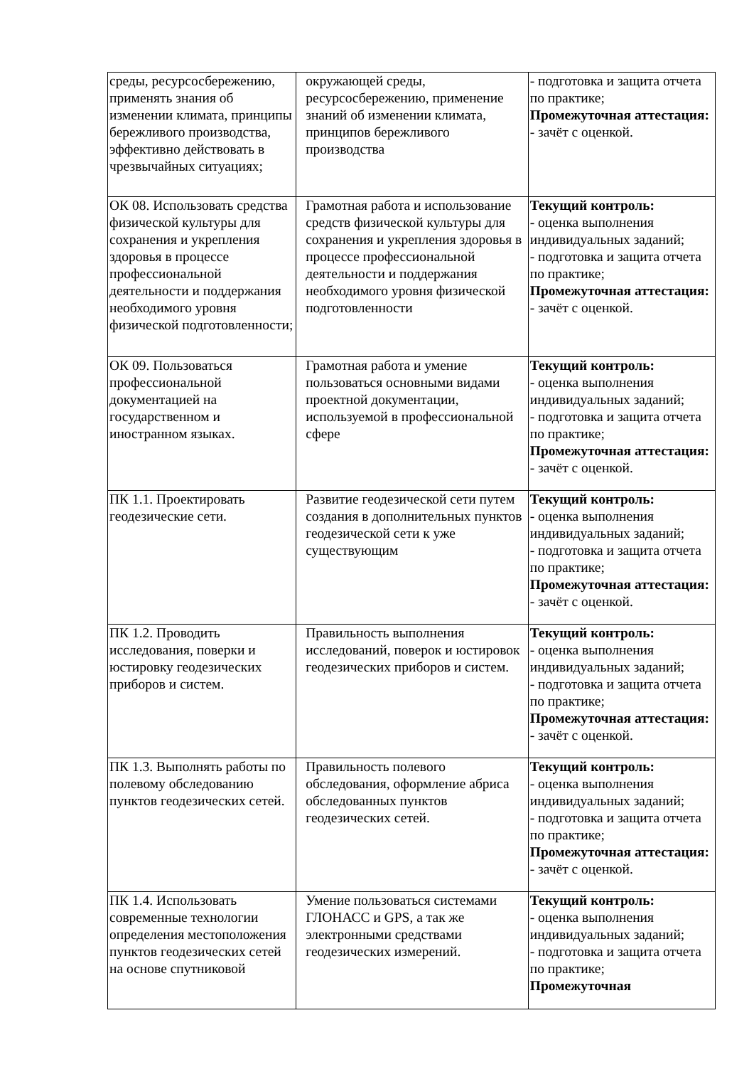| среды, ресурсосбережению, применять знания об изменении климата, принципы бережливого производства, эффективно действовать в чрезвычайных ситуациях; | окружающей среды, ресурсосбережению, применение знаний об изменении климата, принципов бережливого производства | - подготовка и защита отчета по практике; Промежуточная аттестация: - зачёт с оценкой. |
| ОК 08. Использовать средства физической культуры для сохранения и укрепления здоровья в процессе профессиональной деятельности и поддержания необходимого уровня физической подготовленности; | Грамотная работа и использование средств физической культуры для сохранения и укрепления здоровья в процессе профессиональной деятельности и поддержания необходимого уровня физической подготовленности | Текущий контроль: - оценка выполнения индивидуальных заданий; - подготовка и защита отчета по практике; Промежуточная аттестация: - зачёт с оценкой. |
| ОК 09. Пользоваться профессиональной документацией на государственном и иностранном языках. | Грамотная работа и умение пользоваться основными видами проектной документации, используемой в профессиональной сфере | Текущий контроль: - оценка выполнения индивидуальных заданий; - подготовка и защита отчета по практике; Промежуточная аттестация: - зачёт с оценкой. |
| ПК 1.1. Проектировать геодезические сети. | Развитие геодезической сети путем создания в дополнительных пунктов геодезической сети к уже существующим | Текущий контроль: - оценка выполнения индивидуальных заданий; - подготовка и защита отчета по практике; Промежуточная аттестация: - зачёт с оценкой. |
| ПК 1.2. Проводить исследования, поверки и юстировку геодезических приборов и систем. | Правильность выполнения исследований, поверок и юстировок геодезических приборов и систем. | Текущий контроль: - оценка выполнения индивидуальных заданий; - подготовка и защита отчета по практике; Промежуточная аттестация: - зачёт с оценкой. |
| ПК 1.3. Выполнять работы по полевому обследованию пунктов геодезических сетей. | Правильность полевого обследования, оформление абриса обследованных пунктов геодезических сетей. | Текущий контроль: - оценка выполнения индивидуальных заданий; - подготовка и защита отчета по практике; Промежуточная аттестация: - зачёт с оценкой. |
| ПК 1.4. Использовать современные технологии определения местоположения пунктов геодезических сетей на основе спутниковой | Умение пользоваться системами ГЛОНАСС и GPS, а так же электронными средствами геодезических измерений. | Текущий контроль: - оценка выполнения индивидуальных заданий; - подготовка и защита отчета по практике; Промежуточная |